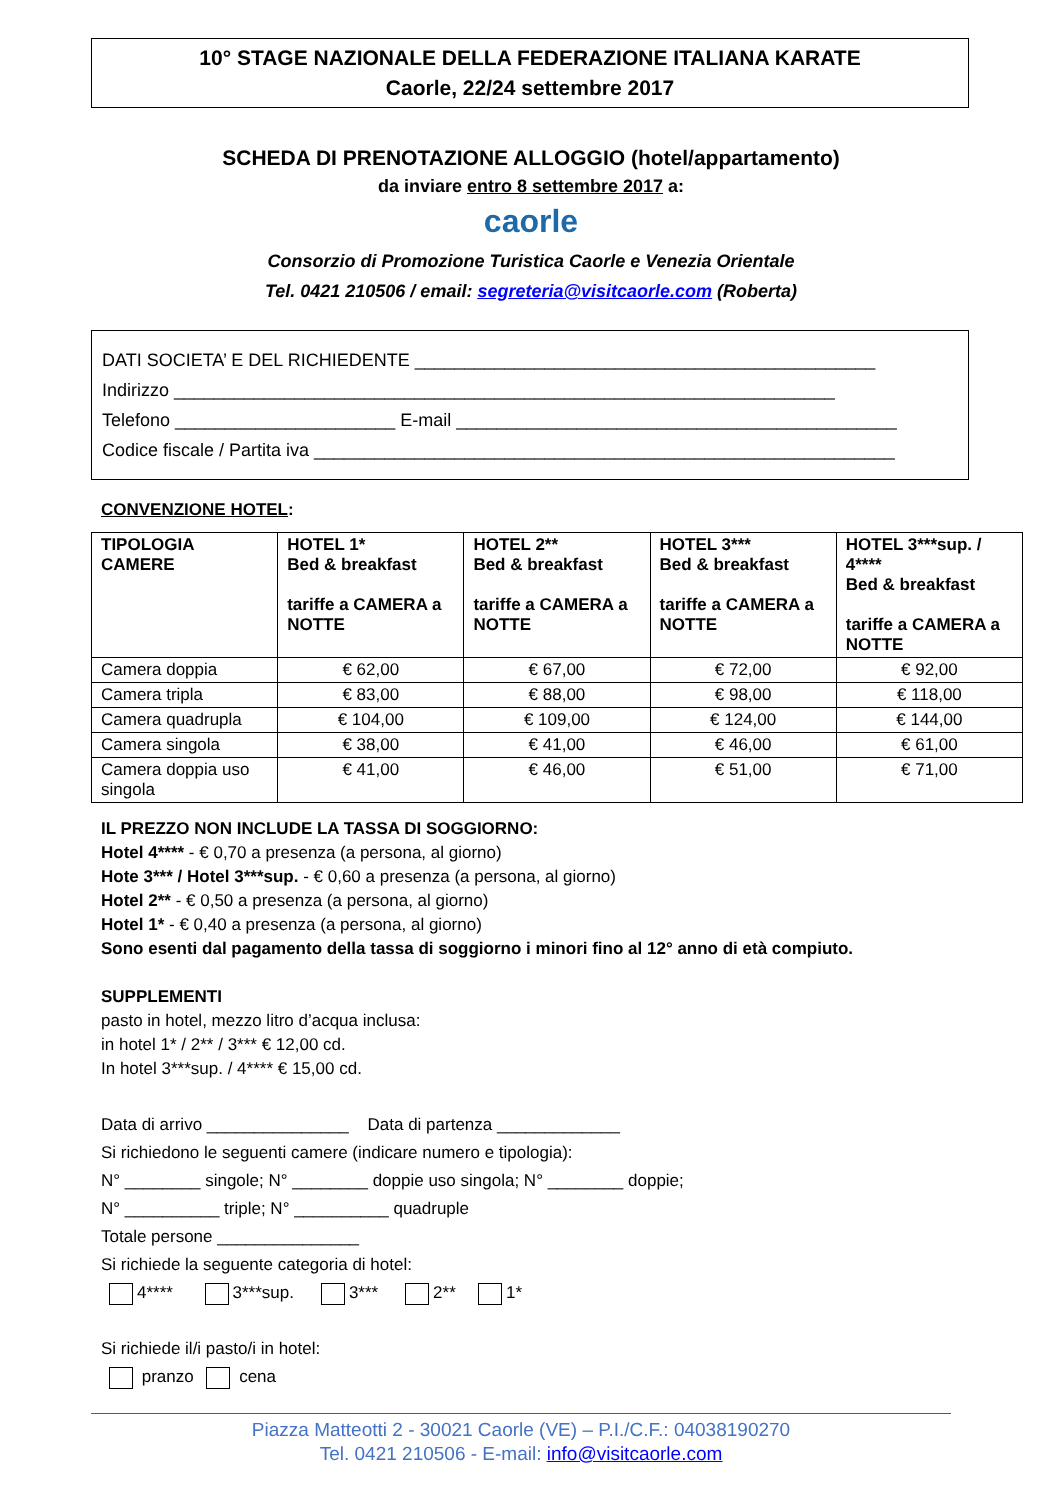10° STAGE NAZIONALE DELLA FEDERAZIONE ITALIANA KARATE
Caorle, 22/24 settembre 2017
SCHEDA DI PRENOTAZIONE ALLOGGIO (hotel/appartamento)
da inviare entro 8 settembre 2017 a:
caorle
Consorzio di Promozione Turistica Caorle e Venezia Orientale
Tel. 0421 210506 / email: segreteria@visitcaorle.com (Roberta)
DATI SOCIETA’ E DEL RICHIEDENTE ______________________________________________
Indirizzo __________________________________________________________________
Telefono ______________________ E-mail ____________________________________________
Codice fiscale / Partita iva __________________________________________________________
CONVENZIONE HOTEL:
| TIPOLOGIA CAMERE | HOTEL 1* Bed & breakfast tariffe a CAMERA a NOTTE | HOTEL 2** Bed & breakfast tariffe a CAMERA a NOTTE | HOTEL 3*** Bed & breakfast tariffe a CAMERA a NOTTE | HOTEL 3***sup. / 4**** Bed & breakfast tariffe a CAMERA a NOTTE |
| --- | --- | --- | --- | --- |
| Camera doppia | € 62,00 | € 67,00 | € 72,00 | € 92,00 |
| Camera tripla | € 83,00 | € 88,00 | € 98,00 | € 118,00 |
| Camera quadrupla | € 104,00 | € 109,00 | € 124,00 | € 144,00 |
| Camera singola | € 38,00 | € 41,00 | € 46,00 | € 61,00 |
| Camera doppia uso singola | € 41,00 | € 46,00 | € 51,00 | € 71,00 |
IL PREZZO NON INCLUDE LA TASSA DI SOGGIORNO:
Hotel 4**** - € 0,70 a presenza (a persona, al giorno)
Hote 3*** / Hotel 3***sup. - € 0,60 a presenza (a persona, al giorno)
Hotel 2** - € 0,50 a presenza (a persona, al giorno)
Hotel 1* - € 0,40 a presenza (a persona, al giorno)
Sono esenti dal pagamento della tassa di soggiorno i minori fino al 12° anno di età compiuto.
SUPPLEMENTI
pasto in hotel, mezzo litro d’acqua inclusa:
in hotel 1* / 2** / 3*** € 12,00 cd.
In hotel 3***sup. / 4**** € 15,00 cd.
Data di arrivo _______________ Data di partenza _____________
Si richiedono le seguenti camere (indicare numero e tipologia):
N° ________ singole; N° ________ doppie uso singola; N° ________ doppie;
N° __________ triple; N° __________ quadruple
Totale persone _______________
Si richiede la seguente categoria di hotel:
4**** 3***sup. 3*** 2** 1*
Si richiede il/i pasto/i in hotel:
pranzo cena
Piazza Matteotti 2 - 30021 Caorle (VE) – P.I./C.F.: 04038190270
Tel. 0421 210506 - E-mail: info@visitcaorle.com